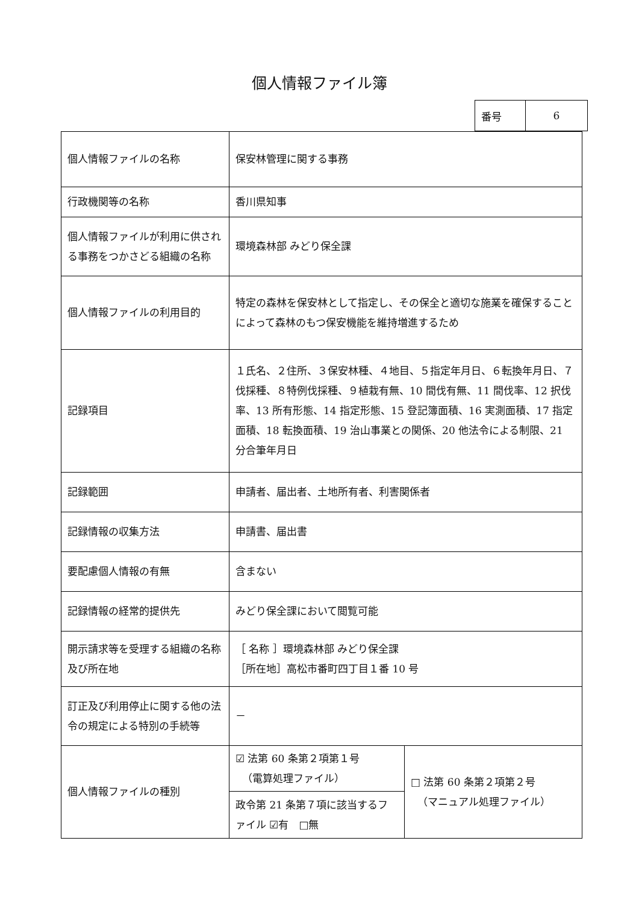個人情報ファイル簿
| 番号 | 6 |
| 個人情報ファイルの名称 | 保安林管理に関する事務 | |
| 行政機関等の名称 | 香川県知事 | |
| 個人情報ファイルが利用に供される事務をつかさどる組織の名称 | 環境森林部 みどり保全課 | |
| 個人情報ファイルの利用目的 | 特定の森林を保安林として指定し、その保全と適切な施業を確保することによって森林のもつ保安機能を維持増進するため | |
| 記録項目 | １氏名、２住所、３保安林種、４地目、５指定年月日、６転換年月日、７伐採種、８特例伐採種、９植栽有無、10 間伐有無、11 間伐率、12 択伐率、13 所有形態、14 指定形態、15 登記簿面積、16 実測面積、17 指定面積、18 転換面積、19 治山事業との関係、20 他法令による制限、21 分合筆年月日 | |
| 記録範囲 | 申請者、届出者、土地所有者、利害関係者 | |
| 記録情報の収集方法 | 申請書、届出書 | |
| 要配慮個人情報の有無 | 含まない | |
| 記録情報の経常的提供先 | みどり保全課において閲覧可能 | |
| 開示請求等を受理する組織の名称及び所在地 | ［ 名称 ］環境森林部 みどり保全課 ［所在地］高松市番町四丁目１番 10 号 | |
| 訂正及び利用停止に関する他の法令の規定による特別の手続等 | － | |
| 個人情報ファイルの種別 | ☑ 法第 60 条第２項第１号 （電算処理ファイル） | □ 法第 60 条第２項第２号 （マニュアル処理ファイル） |
| | 政令第 21 条第７項に該当するファイル ☑有 □無 | |